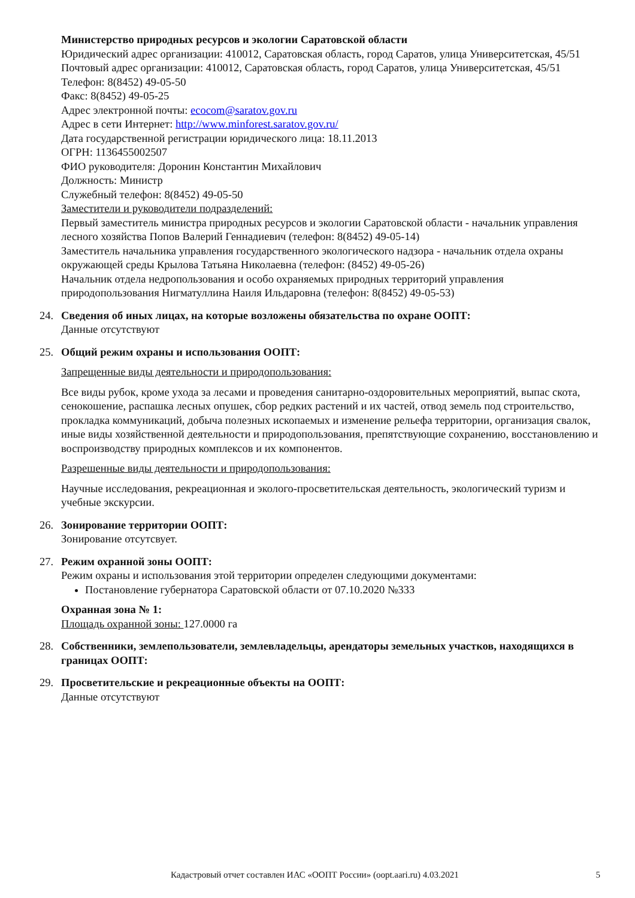Министерство природных ресурсов и экологии Саратовской области
Юридический адрес организации: 410012, Саратовская область, город Саратов, улица Университетская, 45/51
Почтовый адрес организации: 410012, Саратовская область, город Саратов, улица Университетская, 45/51
Телефон: 8(8452) 49-05-50
Факс: 8(8452) 49-05-25
Адрес электронной почты: ecocom@saratov.gov.ru
Адрес в сети Интернет: http://www.minforest.saratov.gov.ru/
Дата государственной регистрации юридического лица: 18.11.2013
ОГРН: 1136455002507
ФИО руководителя: Доронин Константин Михайлович
Должность: Министр
Служебный телефон: 8(8452) 49-05-50
Заместители и руководители подразделений:
Первый заместитель министра природных ресурсов и экологии Саратовской области - начальник управления лесного хозяйства Попов Валерий Геннадиевич (телефон: 8(8452) 49-05-14)
Заместитель начальника управления государственного экологического надзора - начальник отдела охраны окружающей среды Крылова Татьяна Николаевна (телефон: (8452) 49-05-26)
Начальник отдела недропользования и особо охраняемых природных территорий управления природопользования Нигматуллина Наиля Ильдаровна (телефон: 8(8452) 49-05-53)
24. Сведения об иных лицах, на которые возложены обязательства по охране ООПТ:
Данные отсутствуют
25. Общий режим охраны и использования ООПТ:
Запрещенные виды деятельности и природопользования:
Все виды рубок, кроме ухода за лесами и проведения санитарно-оздоровительных мероприятий, выпас скота, сенокошение, распашка лесных опушек, сбор редких растений и их частей, отвод земель под строительство, прокладка коммуникаций, добыча полезных ископаемых и изменение рельефа территории, организация свалок, иные виды хозяйственной деятельности и природопользования, препятствующие сохранению, восстановлению и воспроизводству природных комплексов и их компонентов.
Разрешенные виды деятельности и природопользования:
Научные исследования, рекреационная и эколого-просветительская деятельность, экологический туризм и учебные экскурсии.
26. Зонирование территории ООПТ:
Зонирование отсутсвует.
27. Режим охранной зоны ООПТ:
Режим охраны и использования этой территории определен следующими документами:
Постановление губернатора Саратовской области от 07.10.2020 №333
Охранная зона № 1:
Площадь охранной зоны: 127.0000 га
28. Собственники, землепользователи, землевладельцы, арендаторы земельных участков, находящихся в границах ООПТ:
29. Просветительские и рекреационные объекты на ООПТ:
Данные отсутствуют
Кадастровый отчет составлен ИАС «ООПТ России» (oopt.aari.ru) 4.03.2021 5